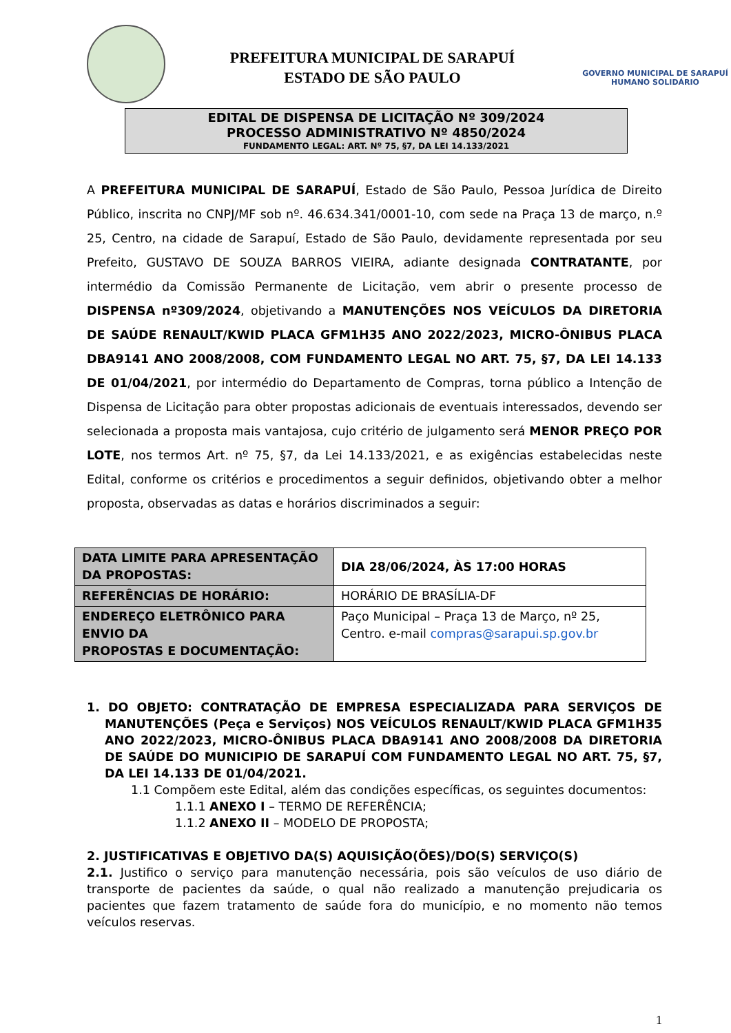PREFEITURA MUNICIPAL DE SARAPUÍ
ESTADO DE SÃO PAULO
GOVERNO MUNICIPAL DE SARAPUÍ
HUMANO SOLIDÁRIO
EDITAL DE DISPENSA DE LICITAÇÃO Nº 309/2024
PROCESSO ADMINISTRATIVO Nº 4850/2024
FUNDAMENTO LEGAL: ART. Nº 75, §7, DA LEI 14.133/2021
A PREFEITURA MUNICIPAL DE SARAPUÍ, Estado de São Paulo, Pessoa Jurídica de Direito Público, inscrita no CNPJ/MF sob nº. 46.634.341/0001-10, com sede na Praça 13 de março, n.º 25, Centro, na cidade de Sarapuí, Estado de São Paulo, devidamente representada por seu Prefeito, GUSTAVO DE SOUZA BARROS VIEIRA, adiante designada CONTRATANTE, por intermédio da Comissão Permanente de Licitação, vem abrir o presente processo de DISPENSA nº309/2024, objetivando a MANUTENÇÕES NOS VEÍCULOS DA DIRETORIA DE SAÚDE RENAULT/KWID PLACA GFM1H35 ANO 2022/2023, MICRO-ÔNIBUS PLACA DBA9141 ANO 2008/2008, COM FUNDAMENTO LEGAL NO ART. 75, §7, DA LEI 14.133 DE 01/04/2021, por intermédio do Departamento de Compras, torna público a Intenção de Dispensa de Licitação para obter propostas adicionais de eventuais interessados, devendo ser selecionada a proposta mais vantajosa, cujo critério de julgamento será MENOR PREÇO POR LOTE, nos termos Art. nº 75, §7, da Lei 14.133/2021, e as exigências estabelecidas neste Edital, conforme os critérios e procedimentos a seguir definidos, objetivando obter a melhor proposta, observadas as datas e horários discriminados a seguir:
| DATA LIMITE PARA APRESENTAÇÃO DA PROPOSTAS: | DIA 28/06/2024, ÀS 17:00 HORAS |
| REFERÊNCIAS DE HORÁRIO: | HORÁRIO DE BRASÍLIA-DF |
| ENDEREÇO ELETRÔNICO PARA ENVIO DA PROPOSTAS E DOCUMENTAÇÃO: | Paço Municipal – Praça 13 de Março, nº 25, Centro. e-mail compras@sarapui.sp.gov.br |
1. DO OBJETO: CONTRATAÇÃO DE EMPRESA ESPECIALIZADA PARA SERVIÇOS DE MANUTENÇÕES (Peça e Serviços) NOS VEÍCULOS RENAULT/KWID PLACA GFM1H35 ANO 2022/2023, MICRO-ÔNIBUS PLACA DBA9141 ANO 2008/2008 DA DIRETORIA DE SAÚDE DO MUNICIPIO DE SARAPUÍ COM FUNDAMENTO LEGAL NO ART. 75, §7, DA LEI 14.133 DE 01/04/2021.
1.1 Compõem este Edital, além das condições específicas, os seguintes documentos:
1.1.1 ANEXO I – TERMO DE REFERÊNCIA;
1.1.2 ANEXO II – MODELO DE PROPOSTA;
2. JUSTIFICATIVAS E OBJETIVO DA(S) AQUISIÇÃO(ÕES)/DO(S) SERVIÇO(S)
2.1. Justifico o serviço para manutenção necessária, pois são veículos de uso diário de transporte de pacientes da saúde, o qual não realizado a manutenção prejudicaria os pacientes que fazem tratamento de saúde fora do município, e no momento não temos veículos reservas.
1